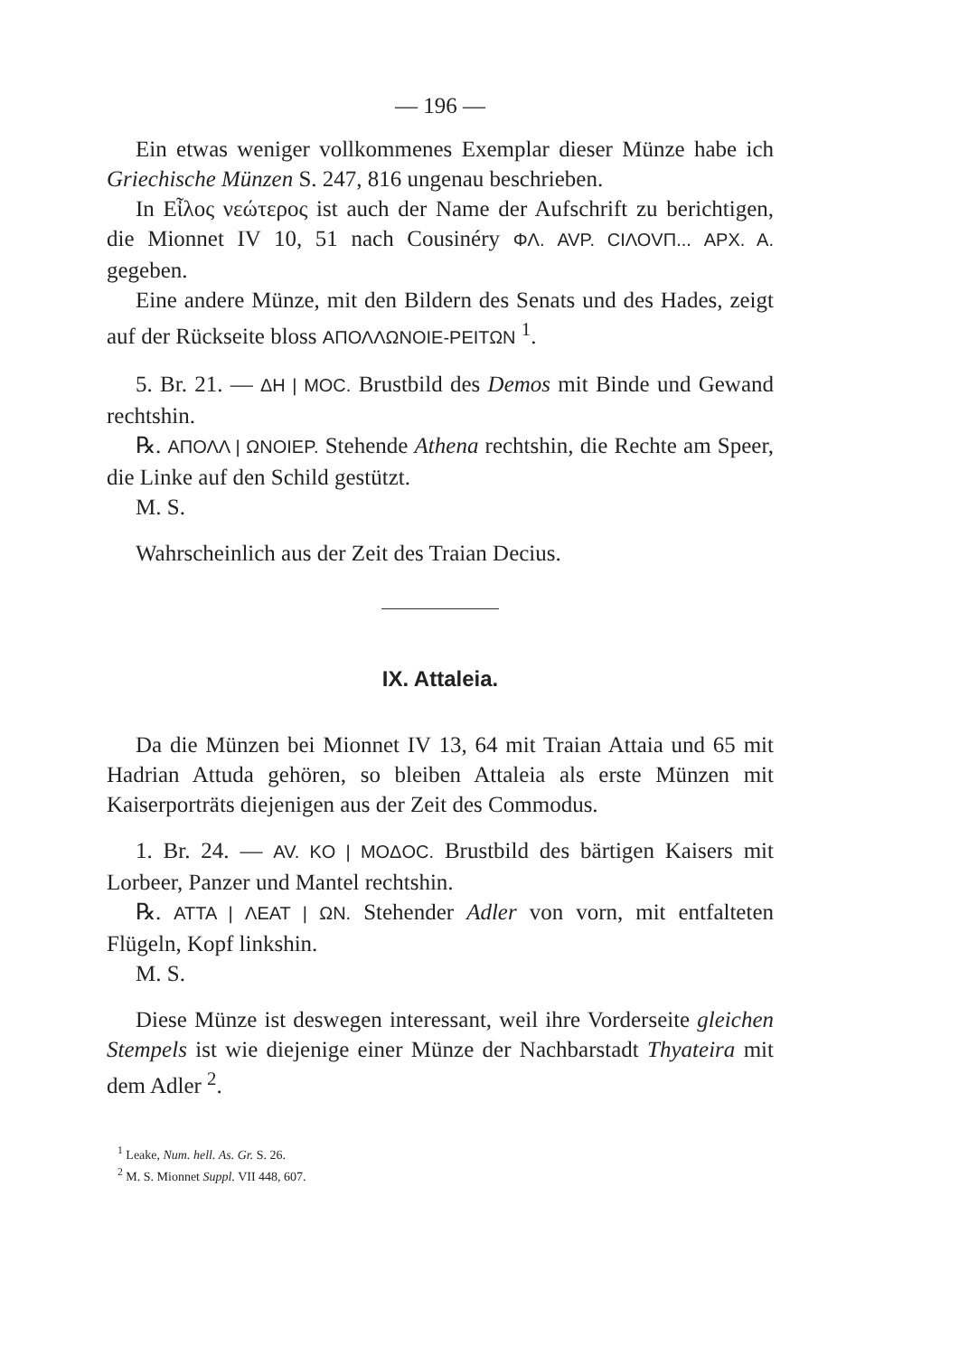— 196 —
Ein etwas weniger vollkommenes Exemplar dieser Münze habe ich Griechische Münzen S. 247, 816 ungenau beschrieben.
In Εἶλος νεώτερος ist auch der Name der Aufschrift zu berichtigen, die Mionnet IV 10, 51 nach Cousinéry ΦΛ. AVP. CΙΛΟVΠ... APX. A. gegeben.
Eine andere Münze, mit den Bildern des Senats und des Hades, zeigt auf der Rückseite bloss ΑΠΟΛΛΩΝΟΙΕ-ΡΕΙΤΩΝ <sup>1</sup>.
5. Br. 21. — ΔΗ | MOC. Brustbild des Demos mit Binde und Gewand rechtshin.
℞. ΑΠΟΛΛ | ΩΝΟΙΕΡ. Stehende Athena rechtshin, die Rechte am Speer, die Linke auf den Schild gestützt.
M. S.
Wahrscheinlich aus der Zeit des Traian Decius.
IX. Attaleia.
Da die Münzen bei Mionnet IV 13, 64 mit Traian Attaia und 65 mit Hadrian Attuda gehören, so bleiben Attaleia als erste Münzen mit Kaiserporträts diejenigen aus der Zeit des Commodus.
1. Br. 24. — AV. KO | MOΔOC. Brustbild des bärtigen Kaisers mit Lorbeer, Panzer und Mantel rechtshin.
℞. ATTA | ΛΕΑΤ | ΩΝ. Stehender Adler von vorn, mit entfalteten Flügeln, Kopf linkshin.
M. S.
Diese Münze ist deswegen interessant, weil ihre Vorderseite gleichen Stempels ist wie diejenige einer Münze der Nachbarstadt Thyateira mit dem Adler <sup>2</sup>.
<sup>1</sup> Leake, Num. hell. As. Gr. S. 26.
<sup>2</sup> M. S. Mionnet Suppl. VII 448, 607.